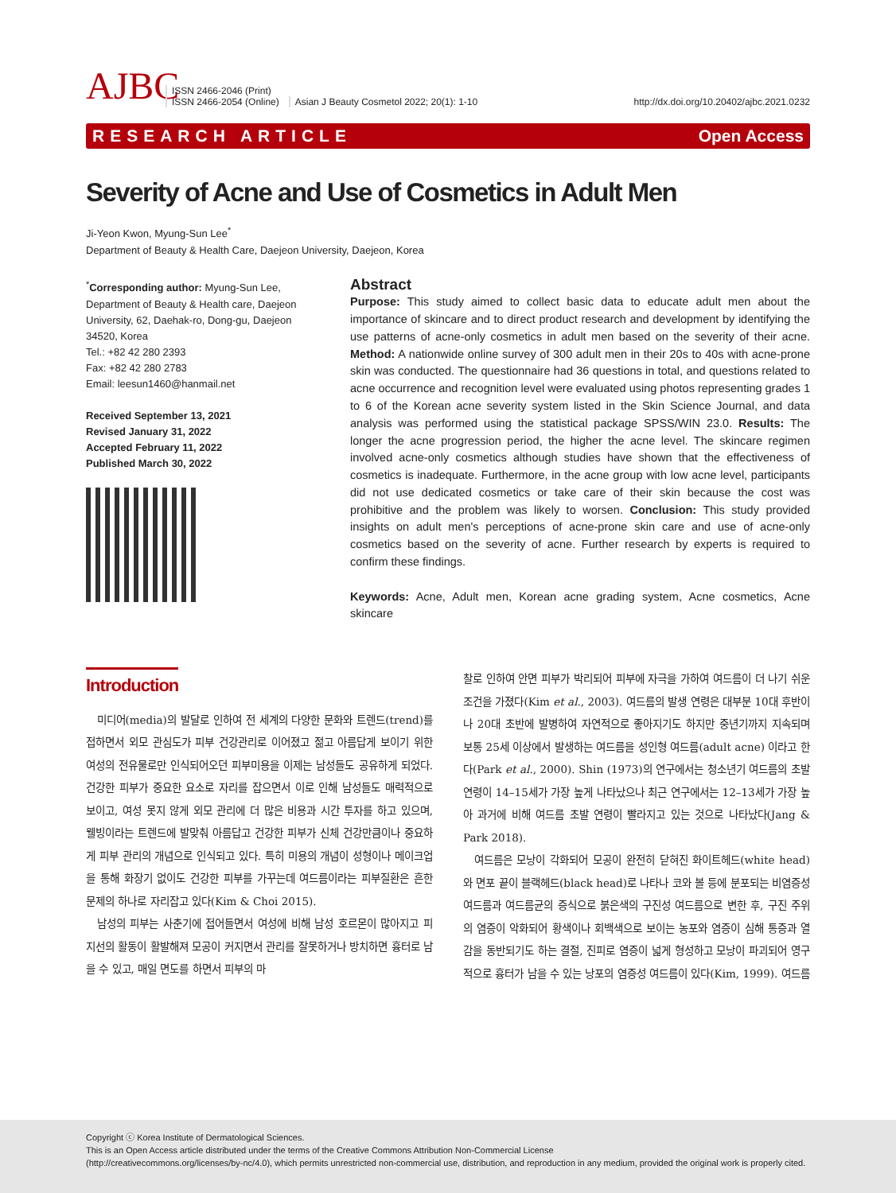AJBC
ISSN 2466-2046 (Print)
ISSN 2466-2054 (Online)
Asian J Beauty Cosmetol 2022; 20(1): 1-10
http://dx.doi.org/10.20402/ajbc.2021.0232
RESEARCH ARTICLE Open Access
Severity of Acne and Use of Cosmetics in Adult Men
Ji-Yeon Kwon, Myung-Sun Lee<sup>*</sup>
Department of Beauty & Health Care, Daejeon University, Daejeon, Korea
<sup>*</sup> Corresponding author: Myung-Sun Lee, Department of Beauty & Health care, Daejeon University, 62, Daehak-ro, Dong-gu, Daejeon 34520, Korea
Tel.: +82 42 280 2393
Fax: +82 42 280 2783
Email: leesun1460@hanmail.net
Received September 13, 2021
Revised January 31, 2022
Accepted February 11, 2022
Published March 30, 2022
Abstract
Purpose: This study aimed to collect basic data to educate adult men about the importance of skincare and to direct product research and development by identifying the use patterns of acne-only cosmetics in adult men based on the severity of their acne. Method: A nationwide online survey of 300 adult men in their 20s to 40s with acne-prone skin was conducted. The questionnaire had 36 questions in total, and questions related to acne occurrence and recognition level were evaluated using photos representing grades 1 to 6 of the Korean acne severity system listed in the Skin Science Journal, and data analysis was performed using the statistical package SPSS/WIN 23.0. Results: The longer the acne progression period, the higher the acne level. The skincare regimen involved acne-only cosmetics although studies have shown that the effectiveness of cosmetics is inadequate. Furthermore, in the acne group with low acne level, participants did not use dedicated cosmetics or take care of their skin because the cost was prohibitive and the problem was likely to worsen. Conclusion: This study provided insights on adult men's perceptions of acne-prone skin care and use of acne-only cosmetics based on the severity of acne. Further research by experts is required to confirm these findings.
Keywords: Acne, Adult men, Korean acne grading system, Acne cosmetics, Acne skincare
Introduction
미디어(media)의 발달로 인하여 전 세계의 다양한 문화와 트렌드(trend)를 접하면서 외모 관심도가 피부 건강관리로 이어졌고 젊고 아름답게 보이기 위한 여성의 전유물로만 인식되어오던 피부미용을 이제는 남성들도 공유하게 되었다. 건강한 피부가 중요한 요소로 자리를 잡으면서 이로 인해 남성들도 매력적으로 보이고, 여성 못지 않게 외모 관리에 더 많은 비용과 시간 투자를 하고 있으며, 웰빙이라는 트렌드에 발맞춰 아름답고 건강한 피부가 신체 건강만큼이나 중요하게 피부 관리의 개념으로 인식되고 있다. 특히 미용의 개념이 성형이나 메이크업을 통해 화장기 없이도 건강한 피부를 가꾸는데 여드름이라는 피부질환은 흔한 문제의 하나로 자리잡고 있다(Kim & Choi 2015).
남성의 피부는 사춘기에 접어들면서 여성에 비해 남성 호르몬이 많아지고 피지선의 활동이 활발해져 모공이 커지면서 관리를 잘못하거나 방치하면 흉터로 남을 수 있고, 매일 면도를 하면서 피부의 마
찰로 인하여 안면 피부가 박리되어 피부에 자극을 가하여 여드름이 더 나기 쉬운 조건을 가졌다(Kim et al., 2003). 여드름의 발생 연령은 대부분 10대 후반이나 20대 초반에 발병하여 자연적으로 좋아지기도 하지만 중년기까지 지속되며 보통 25세 이상에서 발생하는 여드름을 성인형 여드름(adult acne) 이라고 한다(Park et al., 2000). Shin (1973)의 연구에서는 청소년기 여드름의 초발 연령이 14–15세가 가장 높게 나타났으나 최근 연구에서는 12–13세가 가장 높아 과거에 비해 여드름 초발 연령이 빨라지고 있는 것으로 나타났다(Jang & Park 2018).
여드름은 모낭이 각화되어 모공이 완전히 닫혀진 화이트헤드(white head)와 면포 끝이 블랙헤드(black head)로 나타나 코와 볼 등에 분포되는 비염증성 여드름과 여드름균의 증식으로 붉은색의 구진성 여드름으로 변한 후, 구진 주위의 염증이 악화되어 황색이나 회백색으로 보이는 농포와 염증이 심해 통증과 열감을 동반되기도 하는 결절, 진피로 염증이 넓게 형성하고 모낭이 파괴되어 영구적으로 흉터가 남을 수 있는 낭포의 염증성 여드름이 있다(Kim, 1999). 여드름
Copyright ⓒ Korea Institute of Dermatological Sciences.
This is an Open Access article distributed under the terms of the Creative Commons Attribution Non-Commercial License
(http://creativecommons.org/licenses/by-nc/4.0), which permits unrestricted non-commercial use, distribution, and reproduction in any medium, provided the original work is properly cited.